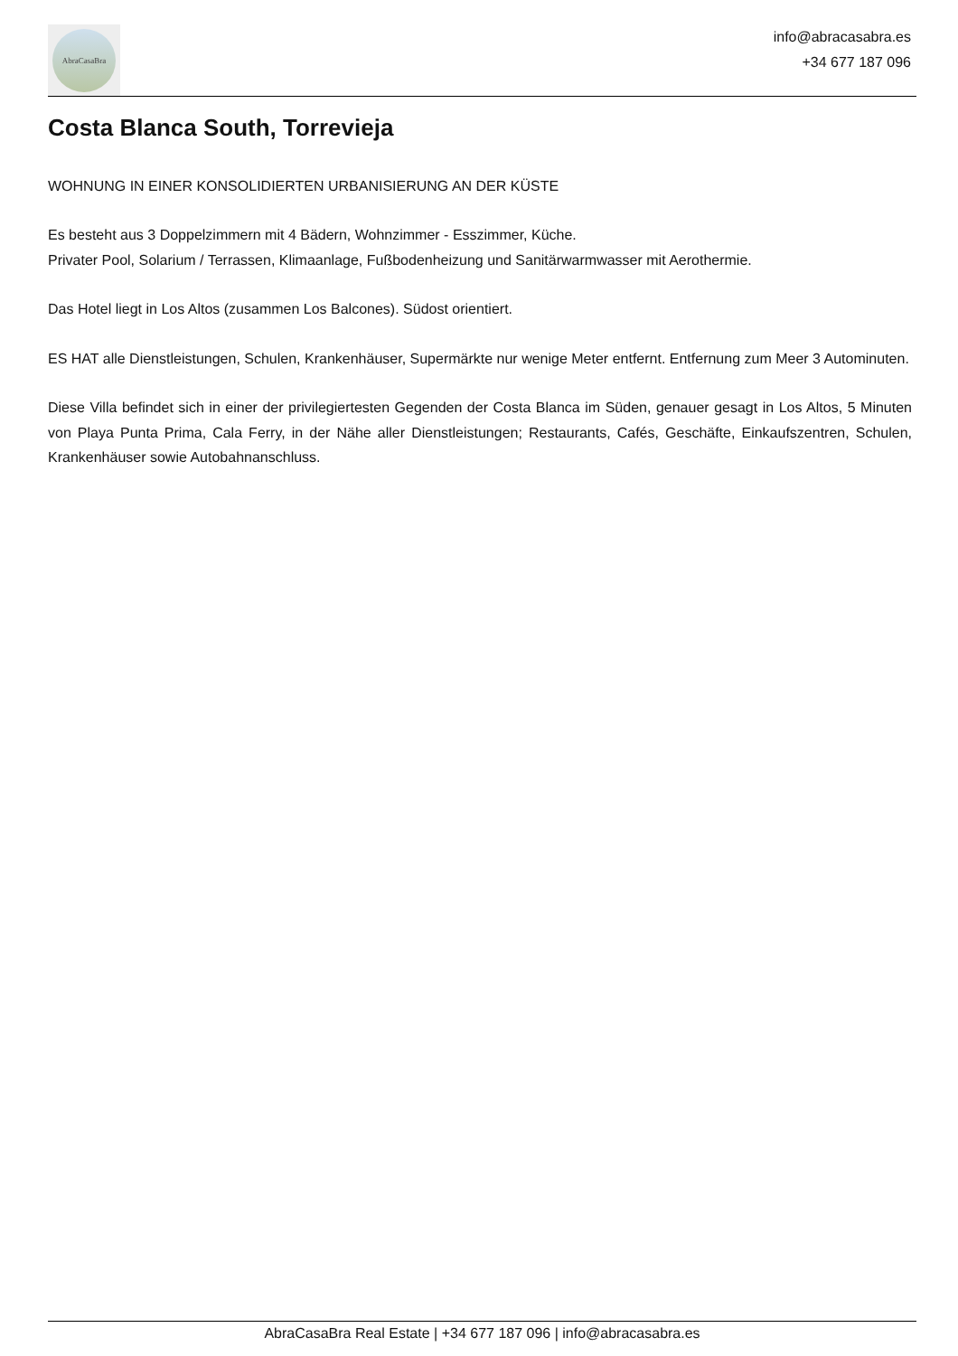AbraCasaBra
info@abracasabra.es
+34 677 187 096
Costa Blanca South, Torrevieja
WOHNUNG IN EINER KONSOLIDIERTEN URBANISIERUNG AN DER KÜSTE
Es besteht aus 3 Doppelzimmern mit 4 Bädern, Wohnzimmer - Esszimmer, Küche.
Privater Pool, Solarium / Terrassen, Klimaanlage, Fußbodenheizung und Sanitärwarmwasser mit Aerothermie.
Das Hotel liegt in Los Altos (zusammen Los Balcones). Südost orientiert.
ES HAT alle Dienstleistungen, Schulen, Krankenhäuser, Supermärkte nur wenige Meter entfernt. Entfernung zum Meer 3 Autominuten.
Diese Villa befindet sich in einer der privilegiertesten Gegenden der Costa Blanca im Süden, genauer gesagt in Los Altos, 5 Minuten von Playa Punta Prima, Cala Ferry, in der Nähe aller Dienstleistungen; Restaurants, Cafés, Geschäfte, Einkaufszentren, Schulen, Krankenhäuser sowie Autobahnanschluss.
AbraCasaBra Real Estate | +34 677 187 096 | info@abracasabra.es